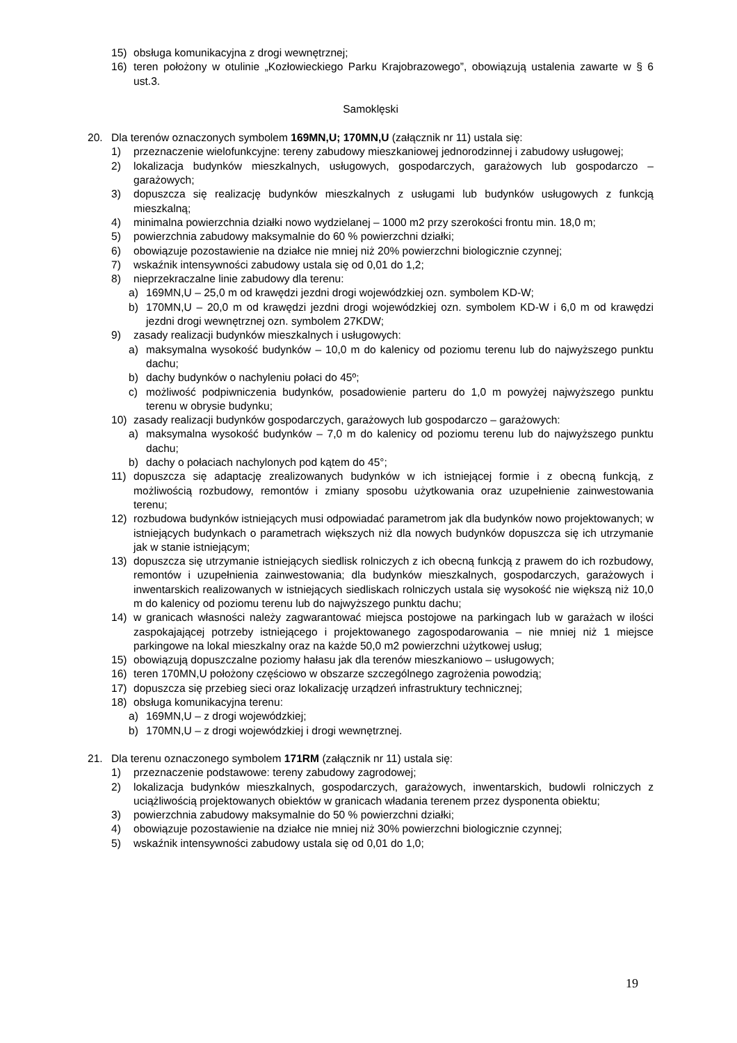15) obsługa komunikacyjna z drogi wewnętrznej;
16) teren położony w otulinie „Kozłowieckiego Parku Krajobrazowego”, obowiązują ustalenia zawarte w § 6 ust.3.
Samoklęski
20. Dla terenów oznaczonych symbolem 169MN,U; 170MN,U (załącznik nr 11) ustala się:
1) przeznaczenie wielofunkcyjne: tereny zabudowy mieszkaniowej jednorodzinnej i zabudowy usługowej;
2) lokalizacja budynków mieszkalnych, usługowych, gospodarczych, garażowych lub gospodarczo – garażowych;
3) dopuszcza się realizację budynków mieszkalnych z usługami lub budynków usługowych z funkcją mieszkalną;
4) minimalna powierzchnia działki nowo wydzielanej – 1000 m2 przy szerokości frontu min. 18,0 m;
5) powierzchnia zabudowy maksymalnie do 60 % powierzchni działki;
6) obowiązuje pozostawienie na działce nie mniej niż 20% powierzchni biologicznie czynnej;
7) wskaźnik intensywności zabudowy ustala się od 0,01 do 1,2;
8) nieprzekraczalne linie zabudowy dla terenu:
a) 169MN,U – 25,0 m od krawędzi jezdni drogi wojewódzkiej ozn. symbolem KD-W;
b) 170MN,U – 20,0 m od krawędzi jezdni drogi wojewódzkiej ozn. symbolem KD-W i 6,0 m od krawędzi jezdni drogi wewnętrznej ozn. symbolem 27KDW;
9) zasady realizacji budynków mieszkalnych i usługowych:
a) maksymalna wysokość budynków – 10,0 m do kalenicy od poziomu terenu lub do najwyższego punktu dachu;
b) dachy budynków o nachyleniu połaci do 45º;
c) możliwość podpiwniczenia budynków, posadowienie parteru do 1,0 m powyżej najwyższego punktu terenu w obrysie budynku;
10) zasady realizacji budynków gospodarczych, garażowych lub gospodarczo – garażowych:
a) maksymalna wysokość budynków – 7,0 m do kalenicy od poziomu terenu lub do najwyższego punktu dachu;
b) dachy o połaciach nachylonych pod kątem do 45°;
11) dopuszcza się adaptację zrealizowanych budynków w ich istniejącej formie i z obecną funkcją, z możliwością rozbudowy, remontów i zmiany sposobu użytkowania oraz uzupełnienie zainwestowania terenu;
12) rozbudowa budynków istniejących musi odpowiadać parametrom jak dla budynków nowo projektowanych; w istniejących budynkach o parametrach większych niż dla nowych budynków dopuszcza się ich utrzymanie jak w stanie istniejącym;
13) dopuszcza się utrzymanie istniejących siedlisk rolniczych z ich obecną funkcją z prawem do ich rozbudowy, remontów i uzupełnienia zainwestowania; dla budynków mieszkalnych, gospodarczych, garażowych i inwentarskich realizowanych w istniejących siedliskach rolniczych ustala się wysokość nie większą niż 10,0 m do kalenicy od poziomu terenu lub do najwyższego punktu dachu;
14) w granicach własności należy zagwarantować miejsca postojowe na parkingach lub w garażach w ilości zaspokajającej potrzeby istniejącego i projektowanego zagospodarowania – nie mniej niż 1 miejsce parkingowe na lokal mieszkalny oraz na każde 50,0 m2 powierzchni użytkowej usług;
15) obowiązują dopuszczalne poziomy hałasu jak dla terenów mieszkaniowo – usługowych;
16) teren 170MN,U położony częściowo w obszarze szczególnego zagrożenia powodzią;
17) dopuszcza się przebieg sieci oraz lokalizację urządzeń infrastruktury technicznej;
18) obsługa komunikacyjna terenu:
a) 169MN,U – z drogi wojewódzkiej;
b) 170MN,U – z drogi wojewódzkiej i drogi wewnętrznej.
21. Dla terenu oznaczonego symbolem 171RM (załącznik nr 11) ustala się:
1) przeznaczenie podstawowe: tereny zabudowy zagrodowej;
2) lokalizacja budynków mieszkalnych, gospodarczych, garażowych, inwentarskich, budowli rolniczych z uciążliwością projektowanych obiektów w granicach władania terenem przez dysponenta obiektu;
3) powierzchnia zabudowy maksymalnie do 50 % powierzchni działki;
4) obowiązuje pozostawienie na działce nie mniej niż 30% powierzchni biologicznie czynnej;
5) wskaźnik intensywności zabudowy ustala się od 0,01 do 1,0;
19